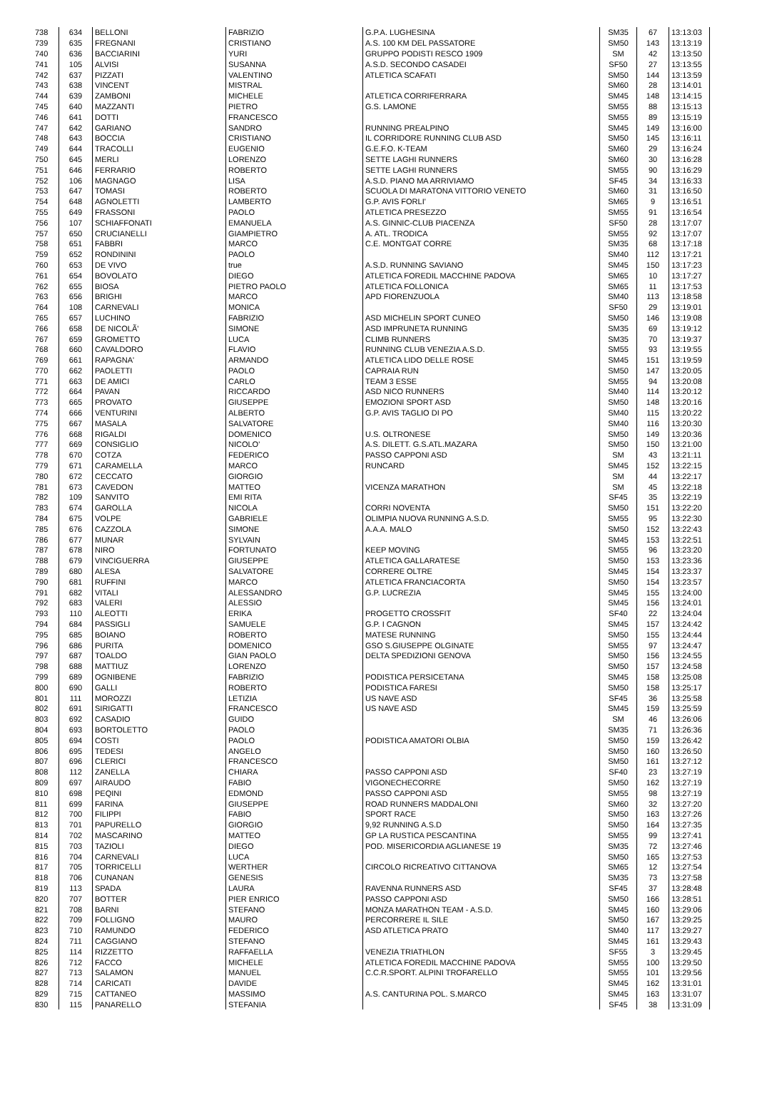| 738 | 634 | BELLONI | FABRIZIO | G.P.A. LUGHESINA | SM35 | 67 | 13:13:03 |
| 739 | 635 | FREGNANI | CRISTIANO | A.S. 100 KM DEL PASSATORE | SM50 | 143 | 13:13:19 |
| 740 | 636 | BACCIARINI | YURI | GRUPPO PODISTI RESCO 1909 | SM | 42 | 13:13:50 |
| 741 | 105 | ALVISI | SUSANNA | A.S.D. SECONDO CASADEI | SF50 | 27 | 13:13:55 |
| 742 | 637 | PIZZATI | VALENTINO | ATLETICA SCAFATI | SM50 | 144 | 13:13:59 |
| 743 | 638 | VINCENT | MISTRAL | | SM60 | 28 | 13:14:01 |
| 744 | 639 | ZAMBONI | MICHELE | ATLETICA CORRIFERRARA | SM45 | 148 | 13:14:15 |
| 745 | 640 | MAZZANTI | PIETRO | G.S. LAMONE | SM55 | 88 | 13:15:13 |
| 746 | 641 | DOTTI | FRANCESCO | | SM55 | 89 | 13:15:19 |
| 747 | 642 | GARIANO | SANDRO | RUNNING PREALPINO | SM45 | 149 | 13:16:00 |
| 748 | 643 | BOCCIA | CRISTIANO | IL CORRIDORE RUNNING CLUB ASD | SM50 | 145 | 13:16:11 |
| 749 | 644 | TRACOLLI | EUGENIO | G.E.F.O. K-TEAM | SM60 | 29 | 13:16:24 |
| 750 | 645 | MERLI | LORENZO | SETTE LAGHI RUNNERS | SM60 | 30 | 13:16:28 |
| 751 | 646 | FERRARIO | ROBERTO | SETTE LAGHI RUNNERS | SM55 | 90 | 13:16:29 |
| 752 | 106 | MAGNAGO | LISA | A.S.D. PIANO MA ARRIVIAMO | SF45 | 34 | 13:16:33 |
| 753 | 647 | TOMASI | ROBERTO | SCUOLA DI MARATONA VITTORIO VENETO | SM60 | 31 | 13:16:50 |
| 754 | 648 | AGNOLETTI | LAMBERTO | G.P. AVIS FORLI' | SM65 | 9 | 13:16:51 |
| 755 | 649 | FRASSONI | PAOLO | ATLETICA PRESEZZO | SM55 | 91 | 13:16:54 |
| 756 | 107 | SCHIAFFONATI | EMANUELA | A.S. GINNIC-CLUB PIACENZA | SF50 | 28 | 13:17:07 |
| 757 | 650 | CRUCIANELLI | GIAMPIETRO | A. ATL. TRODICA | SM55 | 92 | 13:17:07 |
| 758 | 651 | FABBRI | MARCO | C.E. MONTGAT CORRE | SM35 | 68 | 13:17:18 |
| 759 | 652 | RONDININI | PAOLO | | SM40 | 112 | 13:17:21 |
| 760 | 653 | DE VIVO | true | A.S.D. RUNNING SAVIANO | SM45 | 150 | 13:17:23 |
| 761 | 654 | BOVOLATO | DIEGO | ATLETICA FOREDIL MACCHINE PADOVA | SM65 | 10 | 13:17:27 |
| 762 | 655 | BIOSA | PIETRO PAOLO | ATLETICA FOLLONICA | SM65 | 11 | 13:17:53 |
| 763 | 656 | BRIGHI | MARCO | APD FIORENZUOLA | SM40 | 113 | 13:18:58 |
| 764 | 108 | CARNEVALI | MONICA | | SF50 | 29 | 13:19:01 |
| 765 | 657 | LUCHINO | FABRIZIO | ASD MICHELIN SPORT CUNEO | SM50 | 146 | 13:19:08 |
| 766 | 658 | DE NICOLÃ' | SIMONE | ASD IMPRUNETA RUNNING | SM35 | 69 | 13:19:12 |
| 767 | 659 | GROMETTO | LUCA | CLIMB RUNNERS | SM35 | 70 | 13:19:37 |
| 768 | 660 | CAVALDORO | FLAVIO | RUNNING CLUB VENEZIA A.S.D. | SM55 | 93 | 13:19:55 |
| 769 | 661 | RAPAGNA' | ARMANDO | ATLETICA LIDO DELLE ROSE | SM45 | 151 | 13:19:59 |
| 770 | 662 | PAOLETTI | PAOLO | CAPRAIA RUN | SM50 | 147 | 13:20:05 |
| 771 | 663 | DE AMICI | CARLO | TEAM 3 ESSE | SM55 | 94 | 13:20:08 |
| 772 | 664 | PAVAN | RICCARDO | ASD NICO RUNNERS | SM40 | 114 | 13:20:12 |
| 773 | 665 | PROVATO | GIUSEPPE | EMOZIONI SPORT ASD | SM50 | 148 | 13:20:16 |
| 774 | 666 | VENTURINI | ALBERTO | G.P. AVIS TAGLIO DI PO | SM40 | 115 | 13:20:22 |
| 775 | 667 | MASALA | SALVATORE | | SM40 | 116 | 13:20:30 |
| 776 | 668 | RIGALDI | DOMENICO | U.S. OLTRONESE | SM50 | 149 | 13:20:36 |
| 777 | 669 | CONSIGLIO | NICOLO' | A.S. DILETT. G.S.ATL.MAZARA | SM50 | 150 | 13:21:00 |
| 778 | 670 | COTZA | FEDERICO | PASSO CAPPONI ASD | SM | 43 | 13:21:11 |
| 779 | 671 | CARAMELLA | MARCO | RUNCARD | SM45 | 152 | 13:22:15 |
| 780 | 672 | CECCATO | GIORGIO | | SM | 44 | 13:22:17 |
| 781 | 673 | CAVEDON | MATTEO | VICENZA MARATHON | SM | 45 | 13:22:18 |
| 782 | 109 | SANVITO | EMI RITA | | SF45 | 35 | 13:22:19 |
| 783 | 674 | GAROLLA | NICOLA | CORRI NOVENTA | SM50 | 151 | 13:22:20 |
| 784 | 675 | VOLPE | GABRIELE | OLIMPIA NUOVA RUNNING A.S.D. | SM55 | 95 | 13:22:30 |
| 785 | 676 | CAZZOLA | SIMONE | A.A.A. MALO | SM50 | 152 | 13:22:43 |
| 786 | 677 | MUNAR | SYLVAIN | | SM45 | 153 | 13:22:51 |
| 787 | 678 | NIRO | FORTUNATO | KEEP MOVING | SM55 | 96 | 13:23:20 |
| 788 | 679 | VINCIGUERRA | GIUSEPPE | ATLETICA GALLARATESE | SM50 | 153 | 13:23:36 |
| 789 | 680 | ALESA | SALVATORE | CORRERE OLTRE | SM45 | 154 | 13:23:37 |
| 790 | 681 | RUFFINI | MARCO | ATLETICA FRANCIACORTA | SM50 | 154 | 13:23:57 |
| 791 | 682 | VITALI | ALESSANDRO | G.P. LUCREZIA | SM45 | 155 | 13:24:00 |
| 792 | 683 | VALERI | ALESSIO | | SM45 | 156 | 13:24:01 |
| 793 | 110 | ALEOTTI | ERIKA | PROGETTO CROSSFIT | SF40 | 22 | 13:24:04 |
| 794 | 684 | PASSIGLI | SAMUELE | G.P. I CAGNON | SM45 | 157 | 13:24:42 |
| 795 | 685 | BOIANO | ROBERTO | MATESE RUNNING | SM50 | 155 | 13:24:44 |
| 796 | 686 | PURITA | DOMENICO | GSO S.GIUSEPPE OLGINATE | SM55 | 97 | 13:24:47 |
| 797 | 687 | TOALDO | GIAN PAOLO | DELTA SPEDIZIONI GENOVA | SM50 | 156 | 13:24:55 |
| 798 | 688 | MATTIUZ | LORENZO | | SM50 | 157 | 13:24:58 |
| 799 | 689 | OGNIBENE | FABRIZIO | PODISTICA PERSICETANA | SM45 | 158 | 13:25:08 |
| 800 | 690 | GALLI | ROBERTO | PODISTICA FARESI | SM50 | 158 | 13:25:17 |
| 801 | 111 | MOROZZI | LETIZIA | US NAVE ASD | SF45 | 36 | 13:25:58 |
| 802 | 691 | SIRIGATTI | FRANCESCO | US NAVE ASD | SM45 | 159 | 13:25:59 |
| 803 | 692 | CASADIO | GUIDO | | SM | 46 | 13:26:06 |
| 804 | 693 | BORTOLETTO | PAOLO | | SM35 | 71 | 13:26:36 |
| 805 | 694 | COSTI | PAOLO | PODISTICA AMATORI OLBIA | SM50 | 159 | 13:26:42 |
| 806 | 695 | TEDESI | ANGELO | | SM50 | 160 | 13:26:50 |
| 807 | 696 | CLERICI | FRANCESCO | | SM50 | 161 | 13:27:12 |
| 808 | 112 | ZANELLA | CHIARA | PASSO CAPPONI ASD | SF40 | 23 | 13:27:19 |
| 809 | 697 | AIRAUDO | FABIO | VIGONECHECORRE | SM50 | 162 | 13:27:19 |
| 810 | 698 | PEQINI | EDMOND | PASSO CAPPONI ASD | SM55 | 98 | 13:27:19 |
| 811 | 699 | FARINA | GIUSEPPE | ROAD RUNNERS MADDALONI | SM60 | 32 | 13:27:20 |
| 812 | 700 | FILIPPI | FABIO | SPORT RACE | SM50 | 163 | 13:27:26 |
| 813 | 701 | PAPURELLO | GIORGIO | 9,92 RUNNING A.S.D | SM50 | 164 | 13:27:35 |
| 814 | 702 | MASCARINO | MATTEO | GP LA RUSTICA PESCANTINA | SM55 | 99 | 13:27:41 |
| 815 | 703 | TAZIOLI | DIEGO | POD. MISERICORDIA AGLIANESE 19 | SM35 | 72 | 13:27:46 |
| 816 | 704 | CARNEVALI | LUCA | | SM50 | 165 | 13:27:53 |
| 817 | 705 | TORRICELLI | WERTHER | CIRCOLO RICREATIVO CITTANOVA | SM65 | 12 | 13:27:54 |
| 818 | 706 | CUNANAN | GENESIS | | SM35 | 73 | 13:27:58 |
| 819 | 113 | SPADA | LAURA | RAVENNA RUNNERS ASD | SF45 | 37 | 13:28:48 |
| 820 | 707 | BOTTER | PIER ENRICO | PASSO CAPPONI ASD | SM50 | 166 | 13:28:51 |
| 821 | 708 | BARNI | STEFANO | MONZA MARATHON TEAM - A.S.D. | SM45 | 160 | 13:29:06 |
| 822 | 709 | FOLLIGNO | MAURO | PERCORRERE IL SILE | SM50 | 167 | 13:29:25 |
| 823 | 710 | RAMUNDO | FEDERICO | ASD ATLETICA PRATO | SM40 | 117 | 13:29:27 |
| 824 | 711 | CAGGIANO | STEFANO | | SM45 | 161 | 13:29:43 |
| 825 | 114 | RIZZETTO | RAFFAELLA | VENEZIA TRIATHLON | SF55 | 3 | 13:29:45 |
| 826 | 712 | FACCO | MICHELE | ATLETICA FOREDIL MACCHINE PADOVA | SM55 | 100 | 13:29:50 |
| 827 | 713 | SALAMON | MANUEL | C.C.R.SPORT. ALPINI TROFARELLO | SM55 | 101 | 13:29:56 |
| 828 | 714 | CARICATI | DAVIDE | | SM45 | 162 | 13:31:01 |
| 829 | 715 | CATTANEO | MASSIMO | A.S. CANTURINA POL. S.MARCO | SM45 | 163 | 13:31:07 |
| 830 | 115 | PANARELLO | STEFANIA | | SF45 | 38 | 13:31:09 |